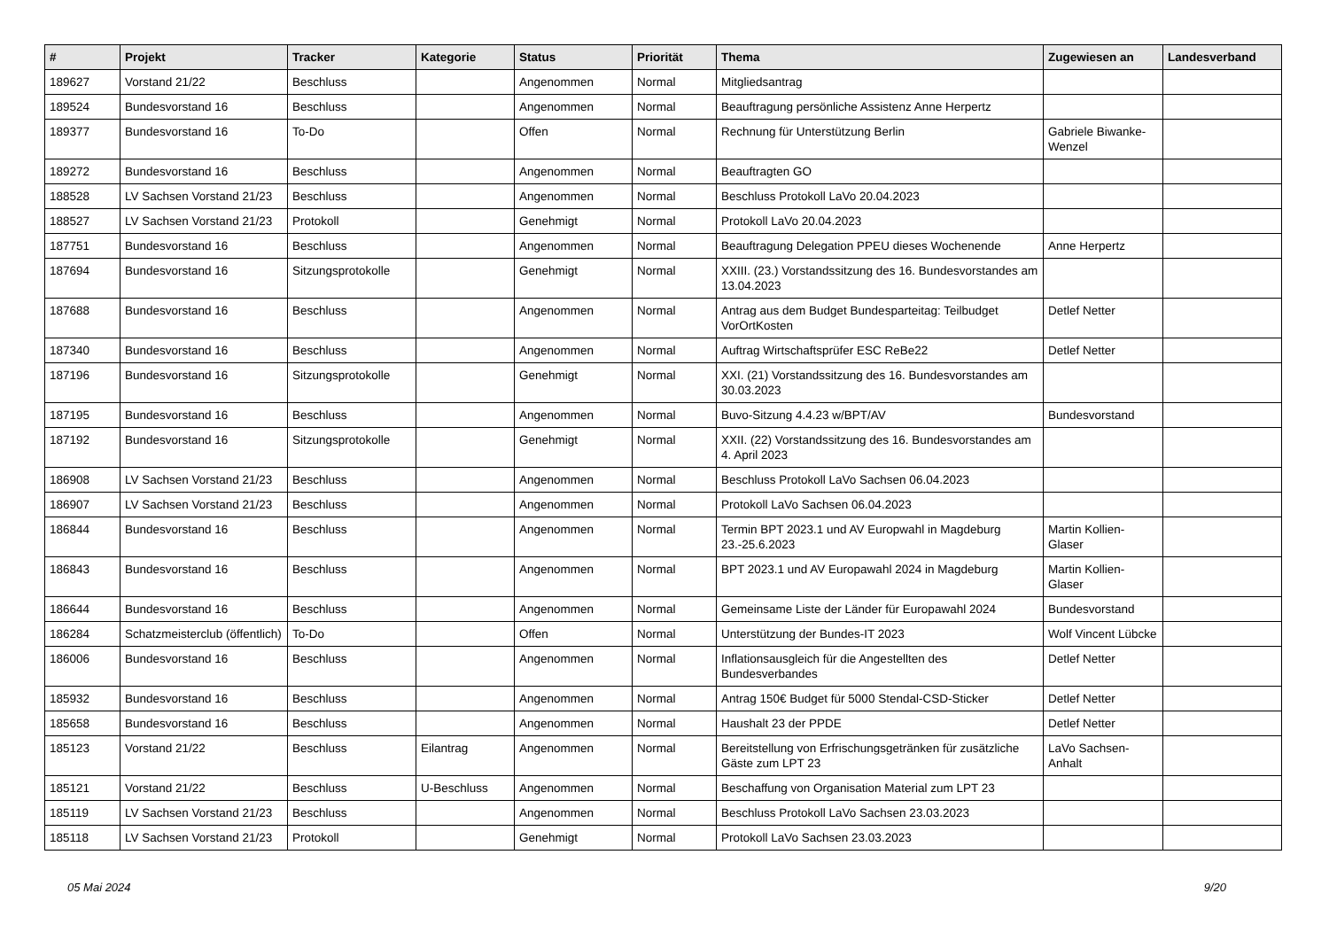| # | Projekt | Tracker | Kategorie | Status | Priorität | Thema | Zugewiesen an | Landesverband |
| --- | --- | --- | --- | --- | --- | --- | --- | --- |
| 189627 | Vorstand 21/22 | Beschluss | | Angenommen | Normal | Mitgliedsantrag | | |
| 189524 | Bundesvorstand 16 | Beschluss | | Angenommen | Normal | Beauftragung persönliche Assistenz Anne Herpertz | | |
| 189377 | Bundesvorstand 16 | To-Do | | Offen | Normal | Rechnung für Unterstützung Berlin | Gabriele Biwanke-Wenzel | |
| 189272 | Bundesvorstand 16 | Beschluss | | Angenommen | Normal | Beauftragten GO | | |
| 188528 | LV Sachsen Vorstand 21/23 | Beschluss | | Angenommen | Normal | Beschluss Protokoll LaVo 20.04.2023 | | |
| 188527 | LV Sachsen Vorstand 21/23 | Protokoll | | Genehmigt | Normal | Protokoll LaVo 20.04.2023 | | |
| 187751 | Bundesvorstand 16 | Beschluss | | Angenommen | Normal | Beauftragung Delegation PPEU dieses Wochenende | Anne Herpertz | |
| 187694 | Bundesvorstand 16 | Sitzungsprotokolle | | Genehmigt | Normal | XXIII. (23.) Vorstandssitzung des 16. Bundesvorstandes am 13.04.2023 | | |
| 187688 | Bundesvorstand 16 | Beschluss | | Angenommen | Normal | Antrag aus dem Budget Bundesparteitag: Teilbudget VorOrtKosten | Detlef Netter | |
| 187340 | Bundesvorstand 16 | Beschluss | | Angenommen | Normal | Auftrag Wirtschaftsprüfer ESC ReBe22 | Detlef Netter | |
| 187196 | Bundesvorstand 16 | Sitzungsprotokolle | | Genehmigt | Normal | XXI. (21) Vorstandssitzung des 16. Bundesvorstandes am 30.03.2023 | | |
| 187195 | Bundesvorstand 16 | Beschluss | | Angenommen | Normal | Buvo-Sitzung 4.4.23 w/BPT/AV | Bundesvorstand | |
| 187192 | Bundesvorstand 16 | Sitzungsprotokolle | | Genehmigt | Normal | XXII. (22) Vorstandssitzung des 16. Bundesvorstandes am 4. April 2023 | | |
| 186908 | LV Sachsen Vorstand 21/23 | Beschluss | | Angenommen | Normal | Beschluss Protokoll LaVo Sachsen 06.04.2023 | | |
| 186907 | LV Sachsen Vorstand 21/23 | Beschluss | | Angenommen | Normal | Protokoll LaVo Sachsen 06.04.2023 | | |
| 186844 | Bundesvorstand 16 | Beschluss | | Angenommen | Normal | Termin BPT 2023.1 und AV Europwahl in Magdeburg 23.-25.6.2023 | Martin Kollien-Glaser | |
| 186843 | Bundesvorstand 16 | Beschluss | | Angenommen | Normal | BPT 2023.1 und AV Europawahl 2024 in Magdeburg | Martin Kollien-Glaser | |
| 186644 | Bundesvorstand 16 | Beschluss | | Angenommen | Normal | Gemeinsame Liste der Länder für Europawahl 2024 | Bundesvorstand | |
| 186284 | Schatzmeisterclub (öffentlich) | To-Do | | Offen | Normal | Unterstützung der Bundes-IT 2023 | Wolf Vincent Lübcke | |
| 186006 | Bundesvorstand 16 | Beschluss | | Angenommen | Normal | Inflationsausgleich für die Angestellten des Bundesverbandes | Detlef Netter | |
| 185932 | Bundesvorstand 16 | Beschluss | | Angenommen | Normal | Antrag 150€ Budget für 5000 Stendal-CSD-Sticker | Detlef Netter | |
| 185658 | Bundesvorstand 16 | Beschluss | | Angenommen | Normal | Haushalt 23 der PPDE | Detlef Netter | |
| 185123 | Vorstand 21/22 | Beschluss | Eilantrag | Angenommen | Normal | Bereitstellung von Erfrischungsgetränken für zusätzliche Gäste zum LPT 23 | LaVo Sachsen-Anhalt | |
| 185121 | Vorstand 21/22 | Beschluss | U-Beschluss | Angenommen | Normal | Beschaffung von Organisation Material zum LPT 23 | | |
| 185119 | LV Sachsen Vorstand 21/23 | Beschluss | | Angenommen | Normal | Beschluss Protokoll LaVo Sachsen 23.03.2023 | | |
| 185118 | LV Sachsen Vorstand 21/23 | Protokoll | | Genehmigt | Normal | Protokoll LaVo Sachsen 23.03.2023 | | |
05 Mai 2024 9/20